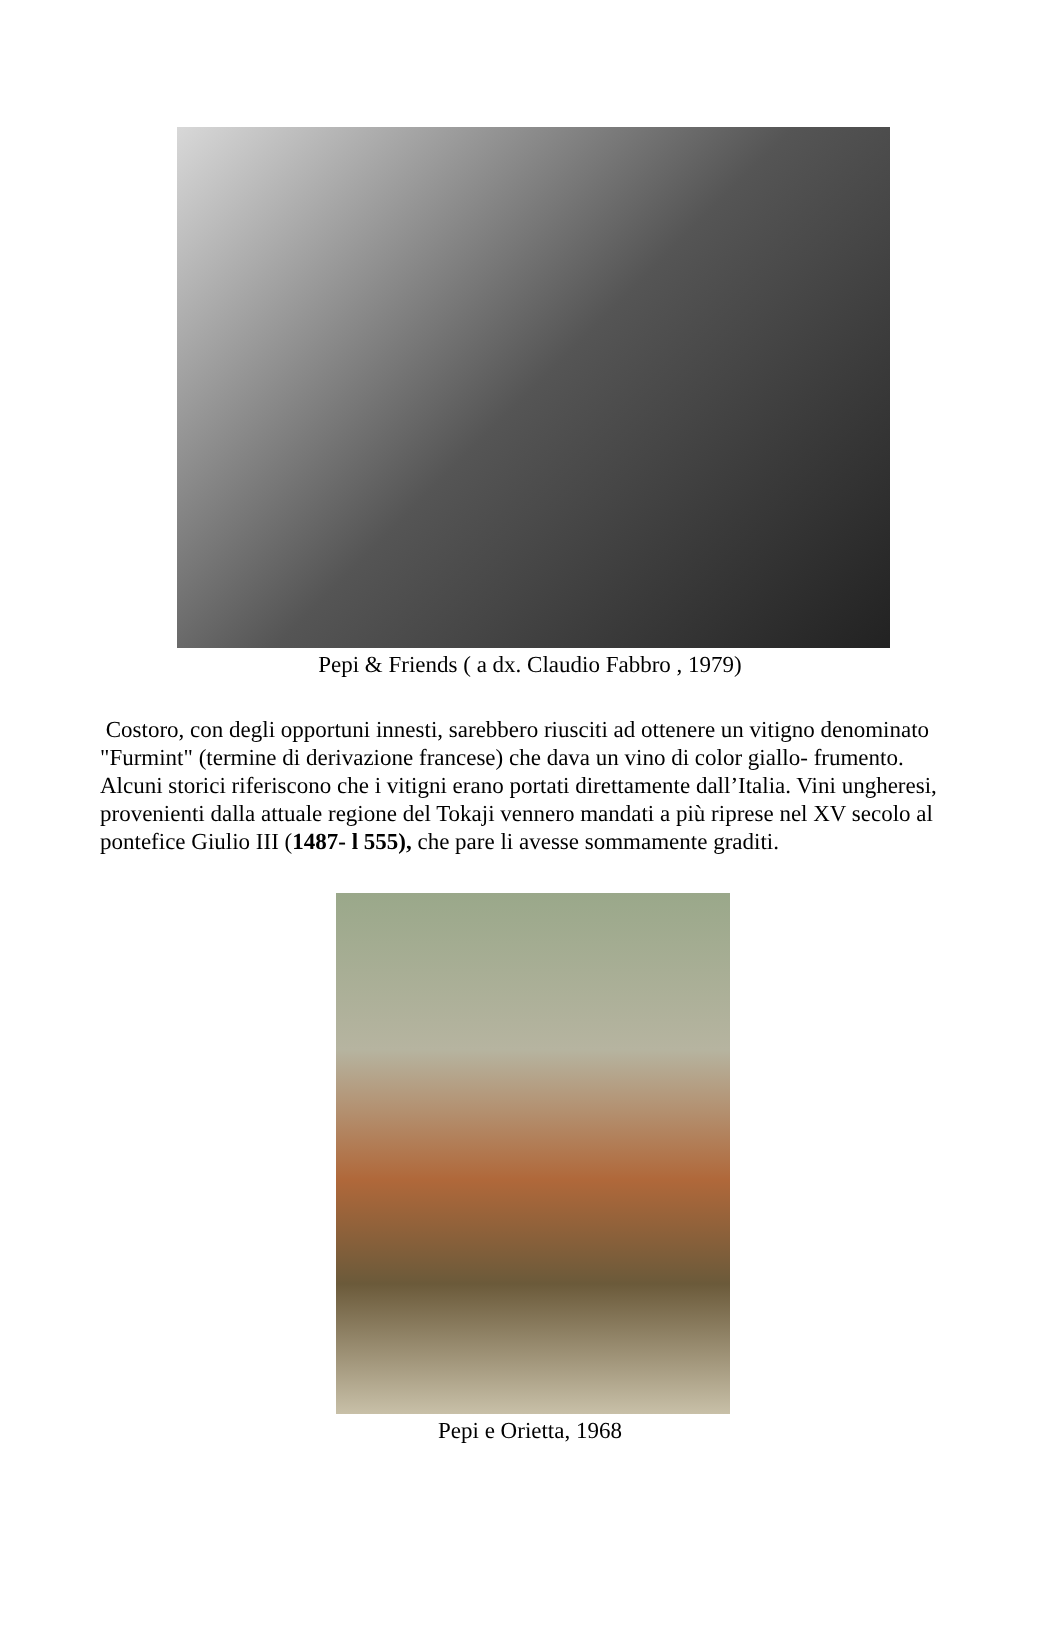Pepi & Friends ( a dx. Claudio Fabbro , 1979)
Costoro, con degli opportuni innesti, sarebbero riusciti ad ottenere un vitigno denominato "Furmint" (termine di derivazione francese) che dava un vino di color giallo- frumento. Alcuni storici riferiscono che i vitigni erano portati direttamente dall’Italia. Vini ungheresi, provenienti dalla attuale regione del Tokaji vennero mandati a più riprese nel XV secolo al pontefice Giulio III (1487- l 555), che pare li avesse sommamente graditi.
Pepi e Orietta, 1968